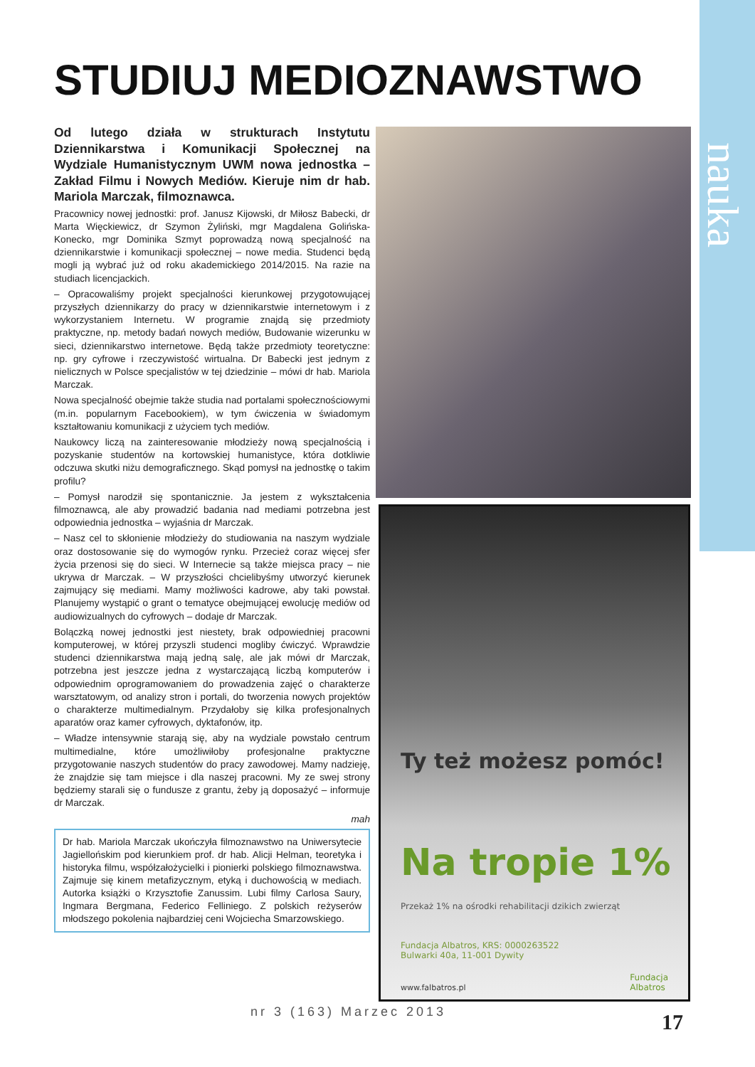nauka
STUDIUJ MEDIOZNAWSTWO
Od lutego działa w strukturach Instytutu Dziennikarstwa i Komunikacji Społecznej na Wydziale Humanistycznym UWM nowa jednostka – Zakład Filmu i Nowych Mediów. Kieruje nim dr hab. Mariola Marczak, filmoznawca.
Pracownicy nowej jednostki: prof. Janusz Kijowski, dr Miłosz Babecki, dr Marta Więckiewicz, dr Szymon Żyliński, mgr Magdalena Golińska-Konecko, mgr Dominika Szmyt poprowadzą nową specjalność na dziennikarstwie i komunikacji społecznej – nowe media. Studenci będą mogli ją wybrać już od roku akademickiego 2014/2015. Na razie na studiach licencjackich.
– Opracowaliśmy projekt specjalności kierunkowej przygotowującej przyszłych dziennikarzy do pracy w dziennikarstwie internetowym i z wykorzystaniem Internetu. W programie znajdą się przedmioty praktyczne, np. metody badań nowych mediów, Budowanie wizerunku w sieci, dziennikarstwo internetowe. Będą także przedmioty teoretyczne: np. gry cyfrowe i rzeczywistość wirtualna. Dr Babecki jest jednym z nielicznych w Polsce specjalistów w tej dziedzinie – mówi dr hab. Mariola Marczak.
Nowa specjalność obejmie także studia nad portalami społecznościowymi (m.in. popularnym Facebookiem), w tym ćwiczenia w świadomym kształtowaniu komunikacji z użyciem tych mediów.
Naukowcy liczą na zainteresowanie młodzieży nową specjalnością i pozyskanie studentów na kortowskiej humanistyce, która dotkliwie odczuwa skutki niżu demograficznego. Skąd pomysł na jednostkę o takim profilu?
– Pomysł narodził się spontanicznie. Ja jestem z wykształcenia filmoznawcą, ale aby prowadzić badania nad mediami potrzebna jest odpowiednia jednostka – wyjaśnia dr Marczak.
– Nasz cel to skłonienie młodzieży do studiowania na naszym wydziale oraz dostosowanie się do wymogów rynku. Przecież coraz więcej sfer życia przenosi się do sieci. W Internecie są także miejsca pracy – nie ukrywa dr Marczak. – W przyszłości chcielibyśmy utworzyć kierunek zajmujący się mediami. Mamy możliwości kadrowe, aby taki powstał. Planujemy wystąpić o grant o tematyce obejmującej ewolucję mediów od audiowizualnych do cyfrowych – dodaje dr Marczak.
Bolączką nowej jednostki jest niestety, brak odpowiedniej pracowni komputerowej, w której przyszli studenci mogliby ćwiczyć. Wprawdzie studenci dziennikarstwa mają jedną salę, ale jak mówi dr Marczak, potrzebna jest jeszcze jedna z wystarczającą liczbą komputerów i odpowiednim oprogramowaniem do prowadzenia zajęć o charakterze warsztatowym, od analizy stron i portali, do tworzenia nowych projektów o charakterze multimedialnym. Przydałoby się kilka profesjonalnych aparatów oraz kamer cyfrowych, dyktafonów, itp.
– Władze intensywnie starają się, aby na wydziale powstało centrum multimedialne, które umożliwiłoby profesjonalne praktyczne przygotowanie naszych studentów do pracy zawodowej. Mamy nadzieję, że znajdzie się tam miejsce i dla naszej pracowni. My ze swej strony będziemy starali się o fundusze z grantu, żeby ją doposażyć – informuje dr Marczak.
mah
Dr hab. Mariola Marczak ukończyła filmoznawstwo na Uniwersytecie Jagiellońskim pod kierunkiem prof. dr hab. Alicji Helman, teoretyka i historyka filmu, współzałożycielki i pionierki polskiego filmoznawstwa. Zajmuje się kinem metafizycznym, etyką i duchowością w mediach. Autorka książki o Krzysztofie Zanussim. Lubi filmy Carlosa Saury, Ingmara Bergmana, Federico Felliniego. Z polskich reżyserów młodszego pokolenia najbardziej ceni Wojciecha Smarzowskiego.
Ty też możesz pomóc!
Na tropie 1%
Przekaż 1% na ośrodki rehabilitacji dzikich zwierząt
Fundacja Albatros, KRS: 0000263522
Bulwarki 40a, 11-001 Dywity
Fundacja
Albatros
www.falbatros.pl
nr 3 (163) Marzec 2013 17